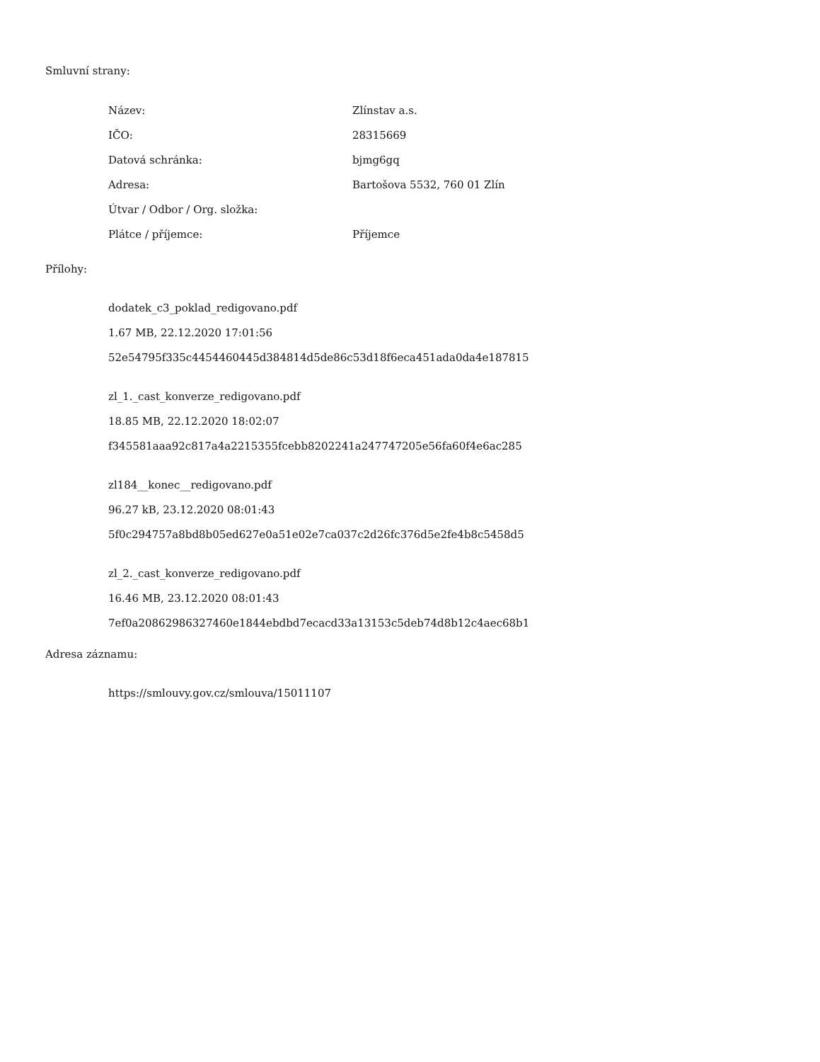Smluvní strany:
| Název: | Zlínstav a.s. |
| IČO: | 28315669 |
| Datová schránka: | bjmg6gq |
| Adresa: | Bartošova 5532, 760 01 Zlín |
| Útvar / Odbor / Org. složka: | |
| Plátce / příjemce: | Příjemce |
Přílohy:
dodatek_c3_poklad_redigovano.pdf
1.67 MB, 22.12.2020 17:01:56
52e54795f335c4454460445d384814d5de86c53d18f6eca451ada0da4e187815
zl_1._cast_konverze_redigovano.pdf
18.85 MB, 22.12.2020 18:02:07
f345581aaa92c817a4a2215355fcebb8202241a247747205e56fa60f4e6ac285
zl184__konec__redigovano.pdf
96.27 kB, 23.12.2020 08:01:43
5f0c294757a8bd8b05ed627e0a51e02e7ca037c2d26fc376d5e2fe4b8c5458d5
zl_2._cast_konverze_redigovano.pdf
16.46 MB, 23.12.2020 08:01:43
7ef0a20862986327460e1844ebdbd7ecacd33a13153c5deb74d8b12c4aec68b1
Adresa záznamu:
https://smlouvy.gov.cz/smlouva/15011107